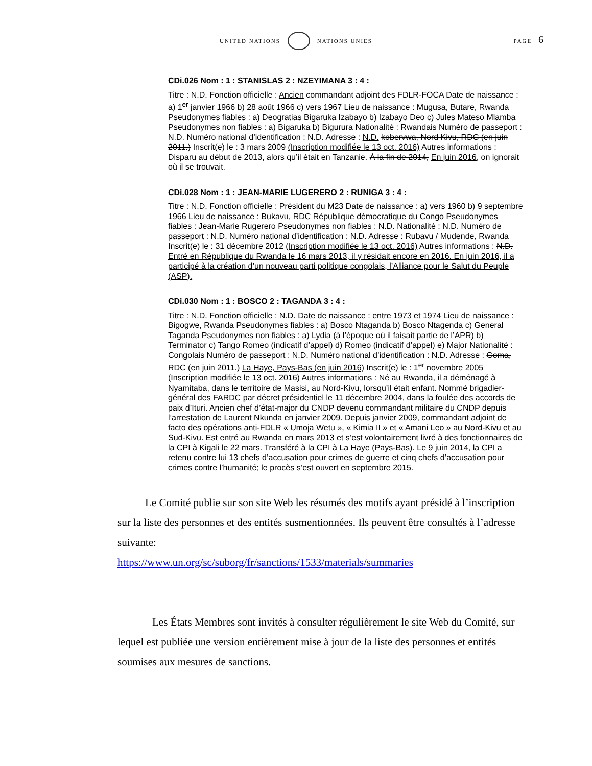UNITED NATIONS NATIONS UNIES
PAGE 6
CDi.026 Nom : 1 : STANISLAS 2 : NZEYIMANA 3 : 4 :
Titre : N.D. Fonction officielle : Ancien commandant adjoint des FDLR-FOCA Date de naissance : a) 1<sup>er</sup> janvier 1966 b) 28 août 1966 c) vers 1967 Lieu de naissance : Mugusa, Butare, Rwanda Pseudonymes fiables : a) Deogratias Bigaruka Izabayo b) Izabayo Deo c) Jules Mateso Mlamba Pseudonymes non fiables : a) Bigaruka b) Bigurura Nationalité : Rwandais Numéro de passeport : N.D. Numéro national d’identification : N.D. Adresse : N.D. kobervwa, Nord Kivu, RDC (en juin 2011.) Inscrit(e) le : 3 mars 2009 (Inscription modifiée le 13 oct. 2016) Autres informations : Disparu au début de 2013, alors qu’il était en Tanzanie. À la fin de 2014, En juin 2016, on ignorait où il se trouvait.
CDi.028 Nom : 1 : JEAN-MARIE LUGERERO 2 : RUNIGA 3 : 4 :
Titre : N.D. Fonction officielle : Président du M23 Date de naissance : a) vers 1960 b) 9 septembre 1966 Lieu de naissance : Bukavu, RDC République démocratique du Congo Pseudonymes fiables : Jean-Marie Rugerero Pseudonymes non fiables : N.D. Nationalité : N.D. Numéro de passeport : N.D. Numéro national d’identification : N.D. Adresse : Rubavu / Mudende, Rwanda Inscrit(e) le : 31 décembre 2012 (Inscription modifiée le 13 oct. 2016) Autres informations : N.D. Entré en République du Rwanda le 16 mars 2013, il y résidait encore en 2016. En juin 2016, il a participé à la création d’un nouveau parti politique congolais, l’Alliance pour le Salut du Peuple (ASP).
CDi.030 Nom : 1 : BOSCO 2 : TAGANDA 3 : 4 :
Titre : N.D. Fonction officielle : N.D. Date de naissance : entre 1973 et 1974 Lieu de naissance : Bigogwe, Rwanda Pseudonymes fiables : a) Bosco Ntaganda b) Bosco Ntagenda c) General Taganda Pseudonymes non fiables : a) Lydia (à l’époque où il faisait partie de l’APR) b) Terminator c) Tango Romeo (indicatif d’appel) d) Romeo (indicatif d’appel) e) Major Nationalité : Congolais Numéro de passeport : N.D. Numéro national d’identification : N.D. Adresse : Goma, RDC (en juin 2011.) La Haye, Pays-Bas (en juin 2016) Inscrit(e) le : 1<sup>er</sup> novembre 2005 (Inscription modifiée le 13 oct. 2016) Autres informations : Né au Rwanda, il a déménagé à Nyamitaba, dans le territoire de Masisi, au Nord-Kivu, lorsqu’il était enfant. Nommé brigadier-général des FARDC par décret présidentiel le 11 décembre 2004, dans la foulée des accords de paix d’Ituri. Ancien chef d’état-major du CNDP devenu commandant militaire du CNDP depuis l’arrestation de Laurent Nkunda en janvier 2009. Depuis janvier 2009, commandant adjoint de facto des opérations anti-FDLR « Umoja Wetu », « Kimia II » et « Amani Leo » au Nord-Kivu et au Sud-Kivu. Est entré au Rwanda en mars 2013 et s’est volontairement livré à des fonctionnaires de la CPI à Kigali le 22 mars. Transféré à la CPI à La Haye (Pays-Bas). Le 9 juin 2014, la CPI a retenu contre lui 13 chefs d’accusation pour crimes de guerre et cinq chefs d’accusation pour crimes contre l’humanité; le procès s’est ouvert en septembre 2015.
Le Comité publie sur son site Web les résumés des motifs ayant présidé à l’inscription sur la liste des personnes et des entités susmentionnées. Ils peuvent être consultés à l’adresse suivante:
https://www.un.org/sc/suborg/fr/sanctions/1533/materials/summaries
Les États Membres sont invités à consulter régulièrement le site Web du Comité, sur lequel est publiée une version entièrement mise à jour de la liste des personnes et entités soumises aux mesures de sanctions.